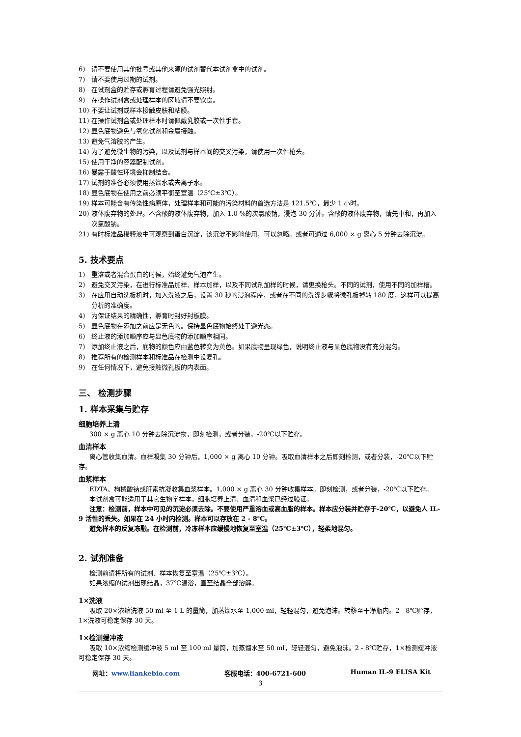6) 请不要使用其他批号或其他来源的试剂替代本试剂盒中的试剂。
7) 请不要使用过期的试剂。
8) 在试剂盒的贮存或孵育过程请避免强光照射。
9) 在操作试剂盒或处理样本的区域请不要饮食。
10) 不要让试剂或样本接触皮肤和粘膜。
11) 在操作试剂盒或处理样本时请佩戴乳胶或一次性手套。
12) 显色底物避免与氧化试剂和金属接触。
13) 避免气溶胶的产生。
14) 为了避免微生物的污染，以及试剂与样本间的交叉污染，请使用一次性枪头。
15) 使用干净的容器配制试剂。
16) 暴露于酸性环境会抑制结合。
17) 试剂的准备必须使用蒸馏水或去离子水。
18) 显色底物在使用之前必须平衡至室温（25℃±3℃）。
19) 样本可能含有传染性病原体，处理样本和可能的污染材料的首选方法是 121.5℃，最少 1 小时。
20) 液体废弃物的处理。不含酸的液体废弃物，加入 1.0 %的次氯酸钠，浸泡 30 分钟。含酸的液体废弃物，请先中和，再加入次氯酸钠。
21) 有时标准品稀释液中可观察到蛋白沉淀，该沉淀不影响使用，可以忽略。或者可通过 6,000 × g 离心 5 分钟去除沉淀。
5. 技术要点
1) 重溶或者混合蛋白的时候，始终避免气泡产生。
2) 避免交叉污染，在进行标准品加样、样本加样，以及不同试剂加样的时候，请更换枪头。不同的试剂，使用不同的加样槽。
3) 在应用自动洗板机时，加入洗液之后，设置 30 秒的浸泡程序，或者在不同的洗涤步骤将微孔板掉转 180 度，这样可以提高分析的准确度。
4) 为保证结果的精确性，孵育时封好封板膜。
5) 显色底物在添加之前应是无色的。保持显色底物始终处于避光态。
6) 终止液的添加顺序应与显色底物的添加顺序相同。
7) 添加终止液之后，底物的颜色应由蓝色转变为黄色。如果底物呈现绿色，说明终止液与显色底物没有充分混匀。
8) 推荐所有的检测样本和标准品在检测中设复孔。
9) 在任何情况下，避免接触微孔板的内表面。
三、 检测步骤
1. 样本采集与贮存
细胞培养上清
300 × g 离心 10 分钟去除沉淀物，即刻检测，或者分装，-20℃以下贮存。
血清样本
离心管收集血清。血样凝集 30 分钟后，1,000 × g 离心 10 分钟。吸取血清样本之后即刻检测，或者分装，-20℃以下贮存。
血浆样本
EDTA、枸橼酸钠或肝素抗凝收集血浆样本。1,000 × g 离心 30 分钟收集样本。即刻检测，或者分装，-20℃以下贮存。
本试剂盒可能适用于其它生物学样本。细胞培养上清、血清和血浆已经过验证。
注意：检测前，样本中可见的沉淀必须去除。不要使用严重溶血或高血脂的样本。样本应分装并贮存于-20℃，以避免人 IL-9 活性的丢失。如果在 24 小时内检测。样本可以存放在 2 - 8℃。
避免样本的反复冻融。在检测前，冷冻样本应缓慢地恢复至室温（25℃±3℃），轻柔地混匀。
2. 试剂准备
检测前请将所有的试剂、样本恢复至室温（25℃±3℃）。
如果浓缩的试剂出现结晶，37℃温浴，直至结晶全部溶解。
1×洗液
吸取 20×浓缩洗液 50 ml 至 1 L 的量筒，加蒸馏水至 1,000 ml，轻轻混匀，避免泡沫。转移至干净瓶内。2 - 8℃贮存，1×洗液可稳定保存 30 天。
1×检测缓冲液
吸取 10×浓缩检测缓冲液 5 ml 至 100 ml 量筒，加蒸馏水至 50 ml，轻轻混匀，避免泡沫。2 - 8℃贮存，1×检测缓冲液可稳定保存 30 天。
网址：www.liankebio.com 客服电话：400-6721-600 Human IL-9 ELISA Kit
3